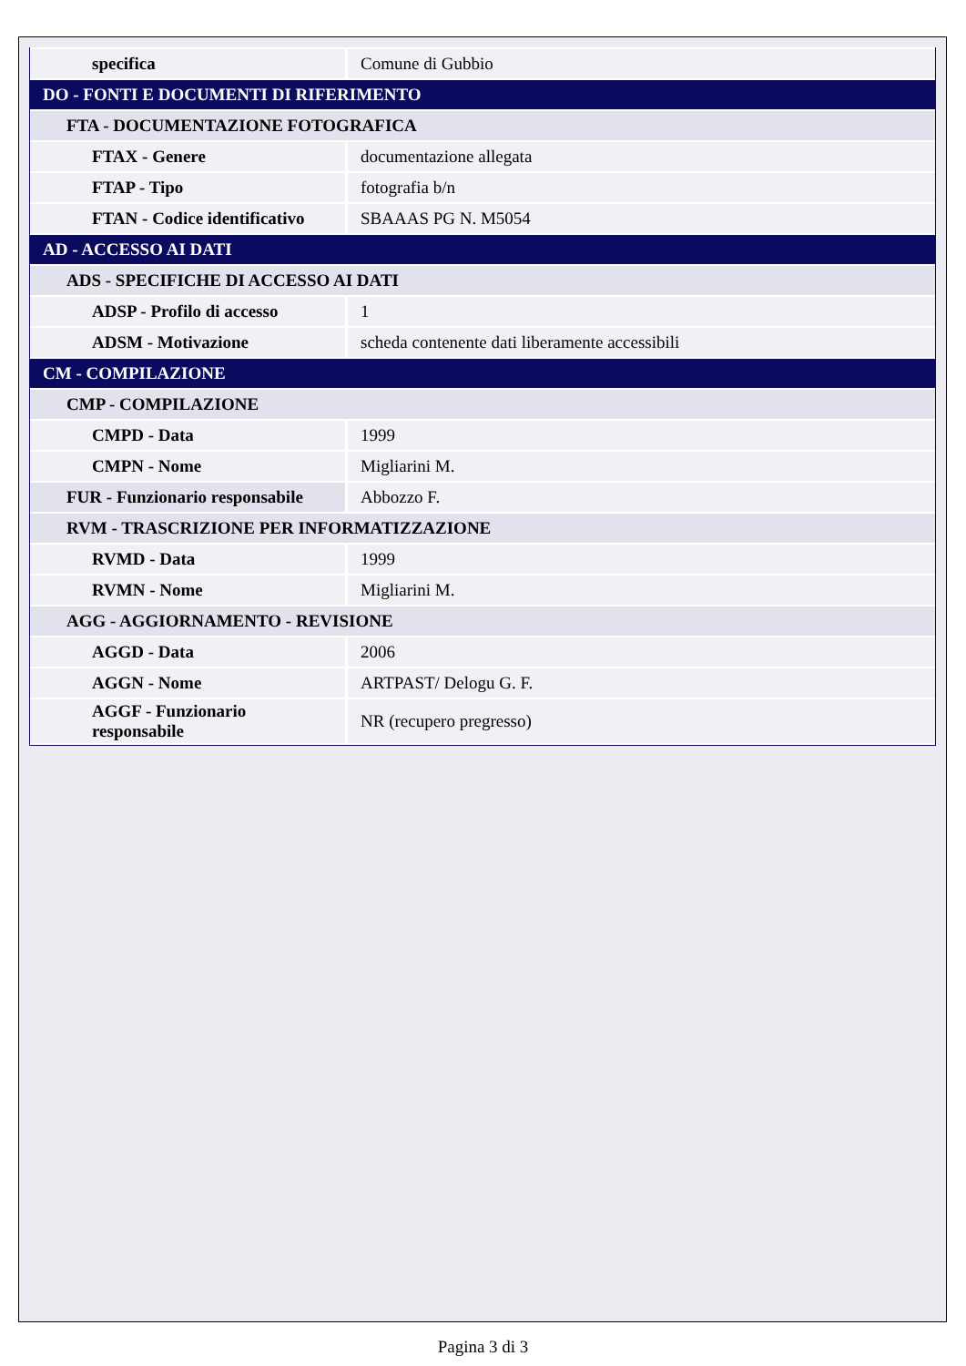| specifica | Comune di Gubbio |
| DO - FONTI E DOCUMENTI DI RIFERIMENTO | |
| FTA - DOCUMENTAZIONE FOTOGRAFICA | |
| FTAX - Genere | documentazione allegata |
| FTAP - Tipo | fotografia b/n |
| FTAN - Codice identificativo | SBAAAS PG N. M5054 |
| AD - ACCESSO AI DATI | |
| ADS - SPECIFICHE DI ACCESSO AI DATI | |
| ADSP - Profilo di accesso | 1 |
| ADSM - Motivazione | scheda contenente dati liberamente accessibili |
| CM - COMPILAZIONE | |
| CMP - COMPILAZIONE | |
| CMPD - Data | 1999 |
| CMPN - Nome | Migliarini M. |
| FUR - Funzionario responsabile | Abbozzo F. |
| RVM - TRASCRIZIONE PER INFORMATIZZAZIONE | |
| RVMD - Data | 1999 |
| RVMN - Nome | Migliarini M. |
| AGG - AGGIORNAMENTO - REVISIONE | |
| AGGD - Data | 2006 |
| AGGN - Nome | ARTPAST/ Delogu G. F. |
| AGGF - Funzionario responsabile | NR (recupero pregresso) |
Pagina 3 di 3